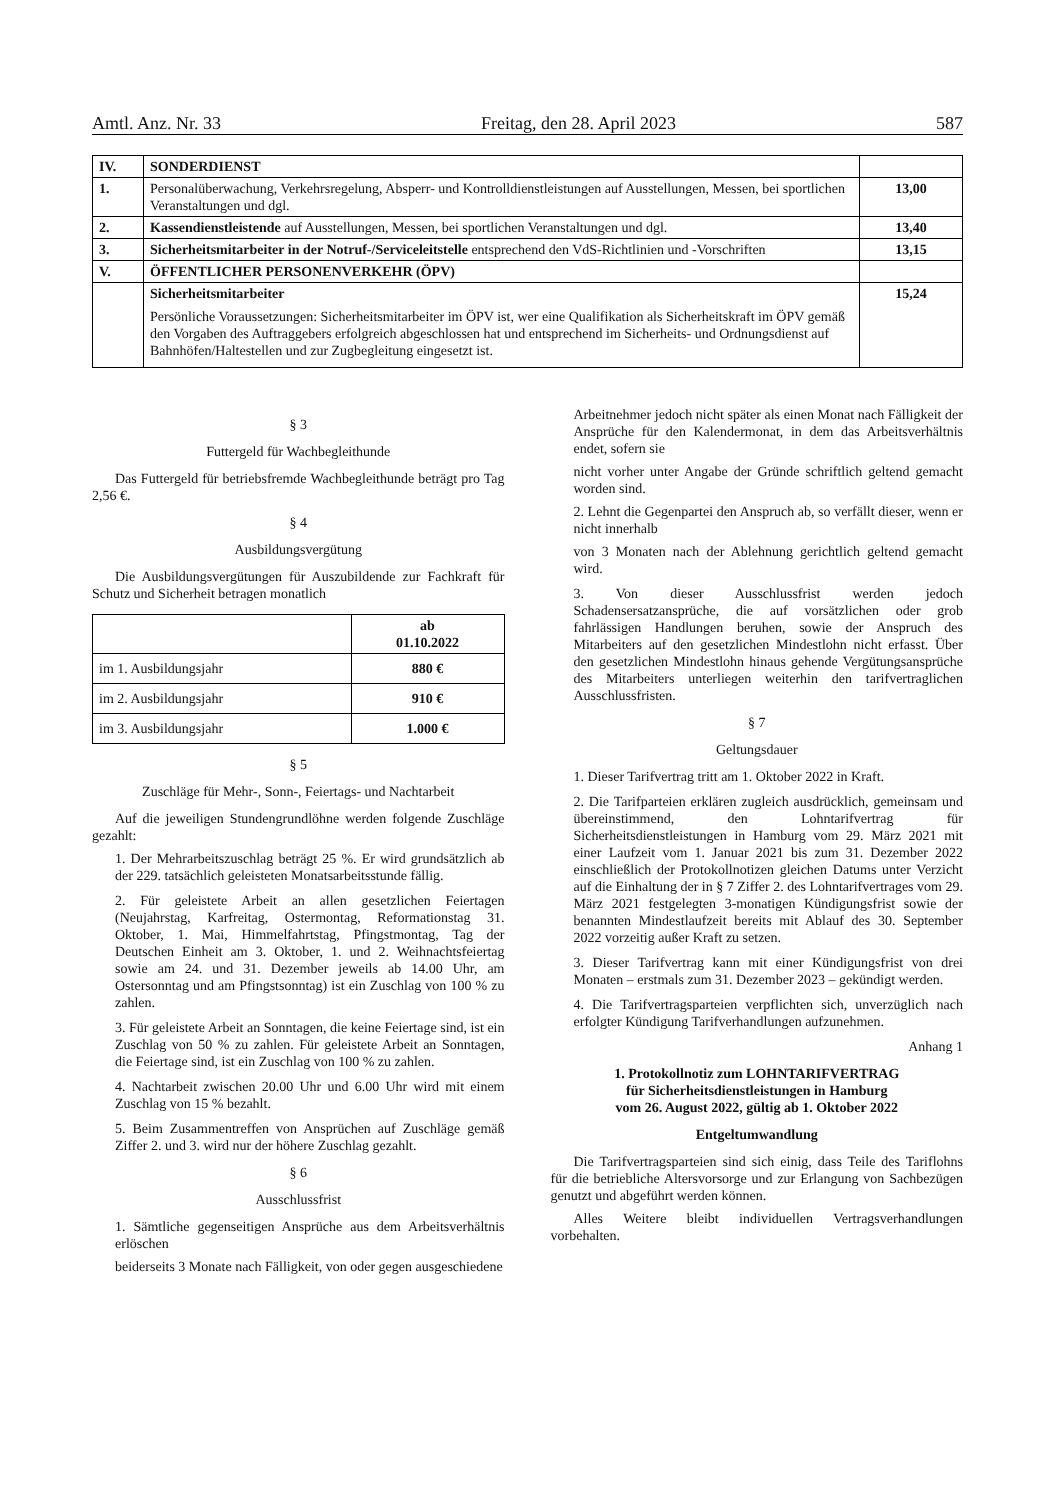Amtl. Anz. Nr. 33 Freitag, den 28. April 2023 587
| IV. | SONDERDIENST | |
| 1. | Personalüberwachung, Verkehrsregelung, Absperr- und Kontrolldienstleistungen auf Ausstellungen, Messen, bei sportlichen Veranstaltungen und dgl. | 13,00 |
| 2. | Kassendienstleistende auf Ausstellungen, Messen, bei sportlichen Veranstaltungen und dgl. | 13,40 |
| 3. | Sicherheitsmitarbeiter in der Notruf-/Serviceleitstelle entsprechend den VdS-Richtlinien und -Vorschriften | 13,15 |
| V. | ÖFFENTLICHER PERSONENVERKEHR (ÖPV) | |
| | Sicherheitsmitarbeiter Persönliche Voraussetzungen: Sicherheitsmitarbeiter im ÖPV ist, wer eine Qualifikation als Sicherheitskraft im ÖPV gemäß den Vorgaben des Auftraggebers erfolgreich abgeschlossen hat und entsprechend im Sicherheits- und Ordnungsdienst auf Bahnhöfen/Haltestellen und zur Zugbegleitung eingesetzt ist. | 15,24 |
§ 3
Futtergeld für Wachbegleithunde
Das Futtergeld für betriebsfremde Wachbegleithunde beträgt pro Tag 2,56 €.
§ 4
Ausbildungsvergütung
Die Ausbildungsvergütungen für Auszubildende zur Fachkraft für Schutz und Sicherheit betragen monatlich
| | ab 01.10.2022 |
| --- | --- |
| im 1. Ausbildungsjahr | 880 € |
| im 2. Ausbildungsjahr | 910 € |
| im 3. Ausbildungsjahr | 1.000 € |
§ 5
Zuschläge für Mehr-, Sonn-, Feiertags- und Nachtarbeit
Auf die jeweiligen Stundengrundlöhne werden folgende Zuschläge gezahlt:
1. Der Mehrarbeitszuschlag beträgt 25 %. Er wird grundsätzlich ab der 229. tatsächlich geleisteten Monatsarbeitsstunde fällig.
2. Für geleistete Arbeit an allen gesetzlichen Feiertagen (Neujahrstag, Karfreitag, Ostermontag, Reformationstag 31. Oktober, 1. Mai, Himmelfahrtstag, Pfingstmontag, Tag der Deutschen Einheit am 3. Oktober, 1. und 2. Weihnachtsfeiertag sowie am 24. und 31. Dezember jeweils ab 14.00 Uhr, am Ostersonntag und am Pfingstsonntag) ist ein Zuschlag von 100 % zu zahlen.
3. Für geleistete Arbeit an Sonntagen, die keine Feiertage sind, ist ein Zuschlag von 50 % zu zahlen. Für geleistete Arbeit an Sonntagen, die Feiertage sind, ist ein Zuschlag von 100 % zu zahlen.
4. Nachtarbeit zwischen 20.00 Uhr und 6.00 Uhr wird mit einem Zuschlag von 15 % bezahlt.
5. Beim Zusammentreffen von Ansprüchen auf Zuschläge gemäß Ziffer 2. und 3. wird nur der höhere Zuschlag gezahlt.
§ 6
Ausschlussfrist
1. Sämtliche gegenseitigen Ansprüche aus dem Arbeitsverhältnis erlöschen
beiderseits 3 Monate nach Fälligkeit, von oder gegen ausgeschiedene
Arbeitnehmer jedoch nicht später als einen Monat nach Fälligkeit der Ansprüche für den Kalendermonat, in dem das Arbeitsverhältnis endet, sofern sie
nicht vorher unter Angabe der Gründe schriftlich geltend gemacht worden sind.
2. Lehnt die Gegenpartei den Anspruch ab, so verfällt dieser, wenn er nicht innerhalb
von 3 Monaten nach der Ablehnung gerichtlich geltend gemacht wird.
3. Von dieser Ausschlussfrist werden jedoch Schadensersatzansprüche, die auf vorsätzlichen oder grob fahrlässigen Handlungen beruhen, sowie der Anspruch des Mitarbeiters auf den gesetzlichen Mindestlohn nicht erfasst. Über den gesetzlichen Mindestlohn hinaus gehende Vergütungsansprüche des Mitarbeiters unterliegen weiterhin den tarifvertraglichen Ausschlussfristen.
§ 7
Geltungsdauer
1. Dieser Tarifvertrag tritt am 1. Oktober 2022 in Kraft.
2. Die Tarifparteien erklären zugleich ausdrücklich, gemeinsam und übereinstimmend, den Lohntarifvertrag für Sicherheitsdienstleistungen in Hamburg vom 29. März 2021 mit einer Laufzeit vom 1. Januar 2021 bis zum 31. Dezember 2022 einschließlich der Protokollnotizen gleichen Datums unter Verzicht auf die Einhaltung der in § 7 Ziffer 2. des Lohntarifvertrages vom 29. März 2021 festgelegten 3-monatigen Kündigungsfrist sowie der benannten Mindestlaufzeit bereits mit Ablauf des 30. September 2022 vorzeitig außer Kraft zu setzen.
3. Dieser Tarifvertrag kann mit einer Kündigungsfrist von drei Monaten – erstmals zum 31. Dezember 2023 – gekündigt werden.
4. Die Tarifvertragsparteien verpflichten sich, unverzüglich nach erfolgter Kündigung Tarifverhandlungen aufzunehmen.
Anhang 1
1. Protokollnotiz zum LOHNTARIFVERTRAG
für Sicherheitsdienstleistungen in Hamburg
vom 26. August 2022, gültig ab 1. Oktober 2022
Entgeltumwandlung
Die Tarifvertragsparteien sind sich einig, dass Teile des Tariflohns für die betriebliche Altersvorsorge und zur Erlangung von Sachbezügen genutzt und abgeführt werden können.
Alles Weitere bleibt individuellen Vertragsverhandlungen vorbehalten.